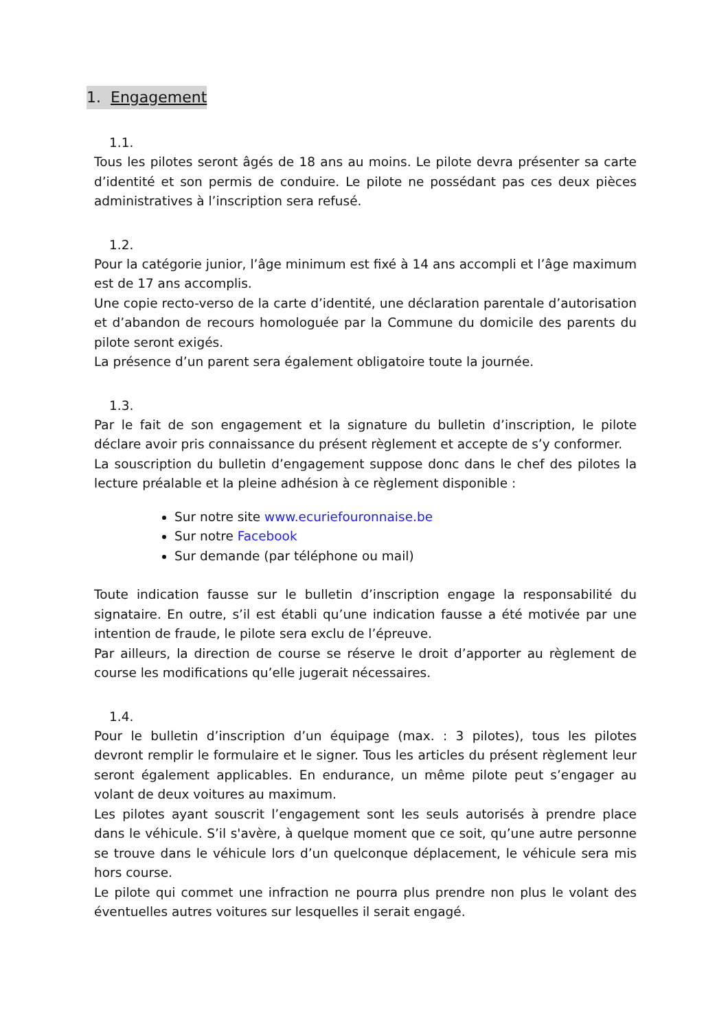1. Engagement
1.1.
Tous les pilotes seront âgés de 18 ans au moins. Le pilote devra présenter sa carte d’identité et son permis de conduire. Le pilote ne possédant pas ces deux pièces administratives à l’inscription sera refusé.
1.2.
Pour la catégorie junior, l’âge minimum est fixé à 14 ans accompli et l’âge maximum est de 17 ans accomplis.
Une copie recto-verso de la carte d’identité, une déclaration parentale d’autorisation et d’abandon de recours homologuée par la Commune du domicile des parents du pilote seront exigés.
La présence d’un parent sera également obligatoire toute la journée.
1.3.
Par le fait de son engagement et la signature du bulletin d’inscription, le pilote déclare avoir pris connaissance du présent règlement et accepte de s’y conformer.
La souscription du bulletin d’engagement suppose donc dans le chef des pilotes la lecture préalable et la pleine adhésion à ce règlement disponible :
Sur notre site www.ecuriefouronnaise.be
Sur notre Facebook
Sur demande (par téléphone ou mail)
Toute indication fausse sur le bulletin d’inscription engage la responsabilité du signataire. En outre, s’il est établi qu’une indication fausse a été motivée par une intention de fraude, le pilote sera exclu de l’épreuve.
Par ailleurs, la direction de course se réserve le droit d’apporter au règlement de course les modifications qu’elle jugerait nécessaires.
1.4.
Pour le bulletin d’inscription d’un équipage (max. : 3 pilotes), tous les pilotes devront remplir le formulaire et le signer. Tous les articles du présent règlement leur seront également applicables. En endurance, un même pilote peut s’engager au volant de deux voitures au maximum.
Les pilotes ayant souscrit l’engagement sont les seuls autorisés à prendre place dans le véhicule. S’il s'avère, à quelque moment que ce soit, qu’une autre personne se trouve dans le véhicule lors d’un quelconque déplacement, le véhicule sera mis hors course.
Le pilote qui commet une infraction ne pourra plus prendre non plus le volant des éventuelles autres voitures sur lesquelles il serait engagé.